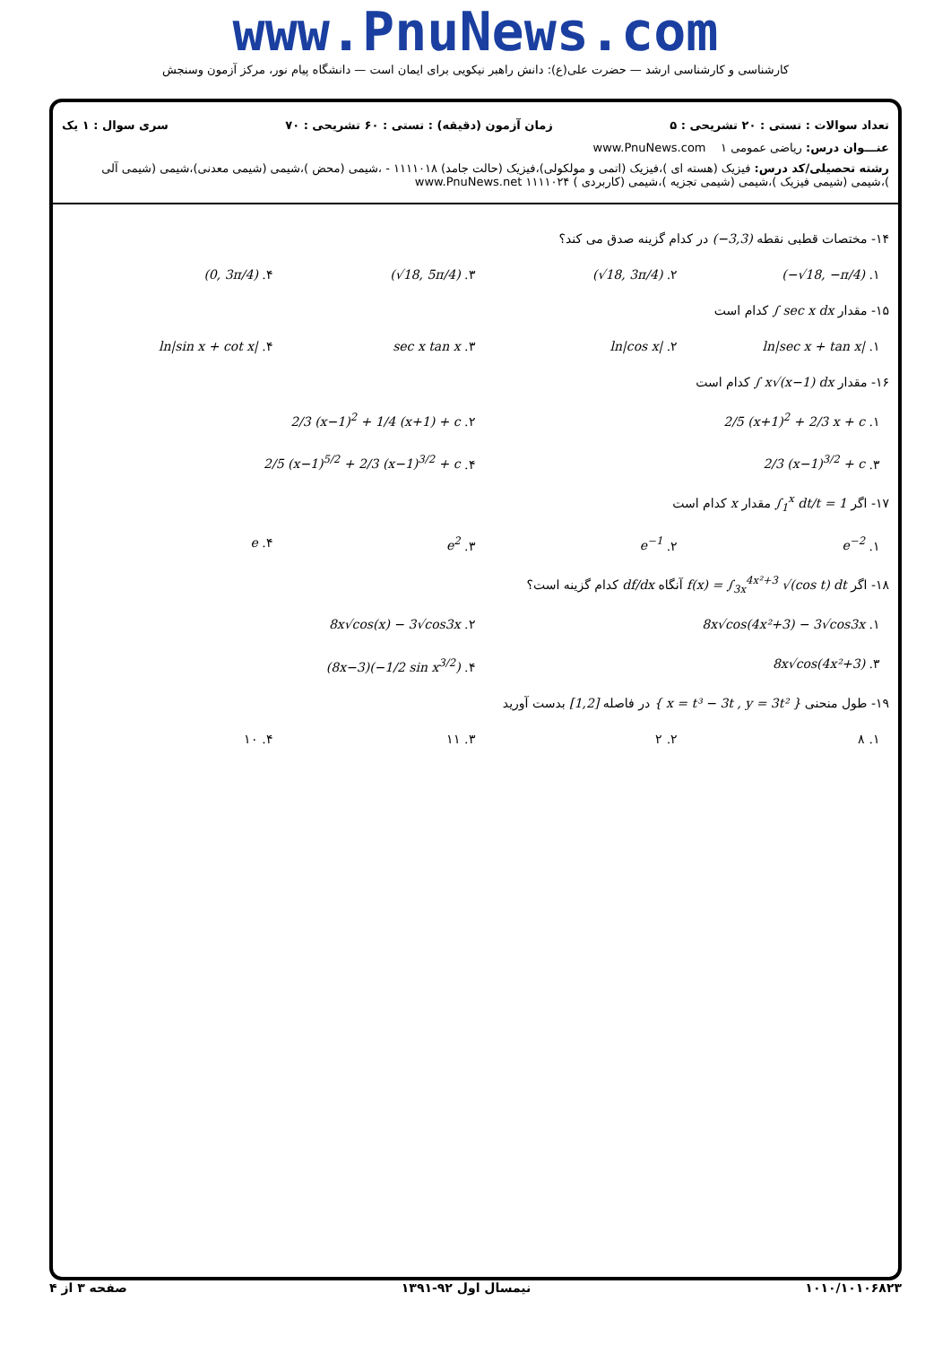www.PnuNews.com
کارشناسی و کارشناسی ارشد — حضرت علی(ع): دانش راهبر نیکویی برای ایمان است — دانشگاه پیام نور، مرکز آزمون وسنجش
تعداد سوالات : تستی : ۲۰ تشریحی : ۵ زمان آزمون (دقیقه) : تستی : ۶۰ تشریحی : ۷۰ سری سوال : ۱ یک
عنـــوان درس: ریاضی عمومی ۱ www.PnuNews.com
رشته تحصیلی/کد درس: فیزیک (هسته ای )،فیزیک (اتمی و مولکولی)،فیزیک (حالت جامد) ۱۱۱۱۰۱۸ - ،شیمی (محض )،شیمی (شیمی معدنی)،شیمی (شیمی آلی )،شیمی (شیمی فیزیک )،شیمی (شیمی تجزیه )،شیمی (کاربردی ) ۱۱۱۱۰۲۴ www.PnuNews.net
۱۴- مختصات قطبی نقطه (−3,3) در کدام گزینه صدق می کند؟
۱. (−√18, −π/4) ۲. (√18, 3π/4) ۳. (√18, 5π/4) ۴. (0, 3π/4)
۱۵- مقدار ∫ sec x dx کدام است
۱. ln|sec x + tan x| ۲. ln|cos x| ۳. sec x tan x ۴. ln|sin x + cot x|
۱۶- مقدار ∫ x√(x−1) dx کدام است
۱. 2/5 (x+1)<sup>2</sup> + 2/3 x + c ۲. 2/3 (x−1)<sup>2</sup> + 1/4 (x+1) + c
۳. 2/3 (x−1)<sup>3/2</sup> + c ۴. 2/5 (x−1)<sup>5/2</sup> + 2/3 (x−1)<sup>3/2</sup> + c
۱۷- اگر ∫<sub>1</sub><sup>x</sup> dt/t = 1 مقدار x کدام است
۱. e<sup>−2</sup> ۲. e<sup>−1</sup> ۳. e<sup>2</sup> ۴. e
۱۸- اگر f(x) = ∫<sub>3x</sub><sup>4x²+3</sup> √(cos t) dt آنگاه df/dx کدام گزینه است؟
۱. 8x√cos(4x²+3) − 3√cos3x ۲. 8x√cos(x) − 3√cos3x
۳. 8x√cos(4x²+3) ۴. (8x−3)(−1/2 sin x<sup>3/2</sup>)
۱۹- طول منحنی { x = t³ − 3t , y = 3t² } در فاصله [1,2] بدست آورید
۱. ۸ ۲. ۲ ۳. ۱۱ ۴. ۱۰
۱۰۱۰/۱۰۱۰۶۸۲۳ نیمسال اول ۹۲-۱۳۹۱ صفحه ۳ از ۴